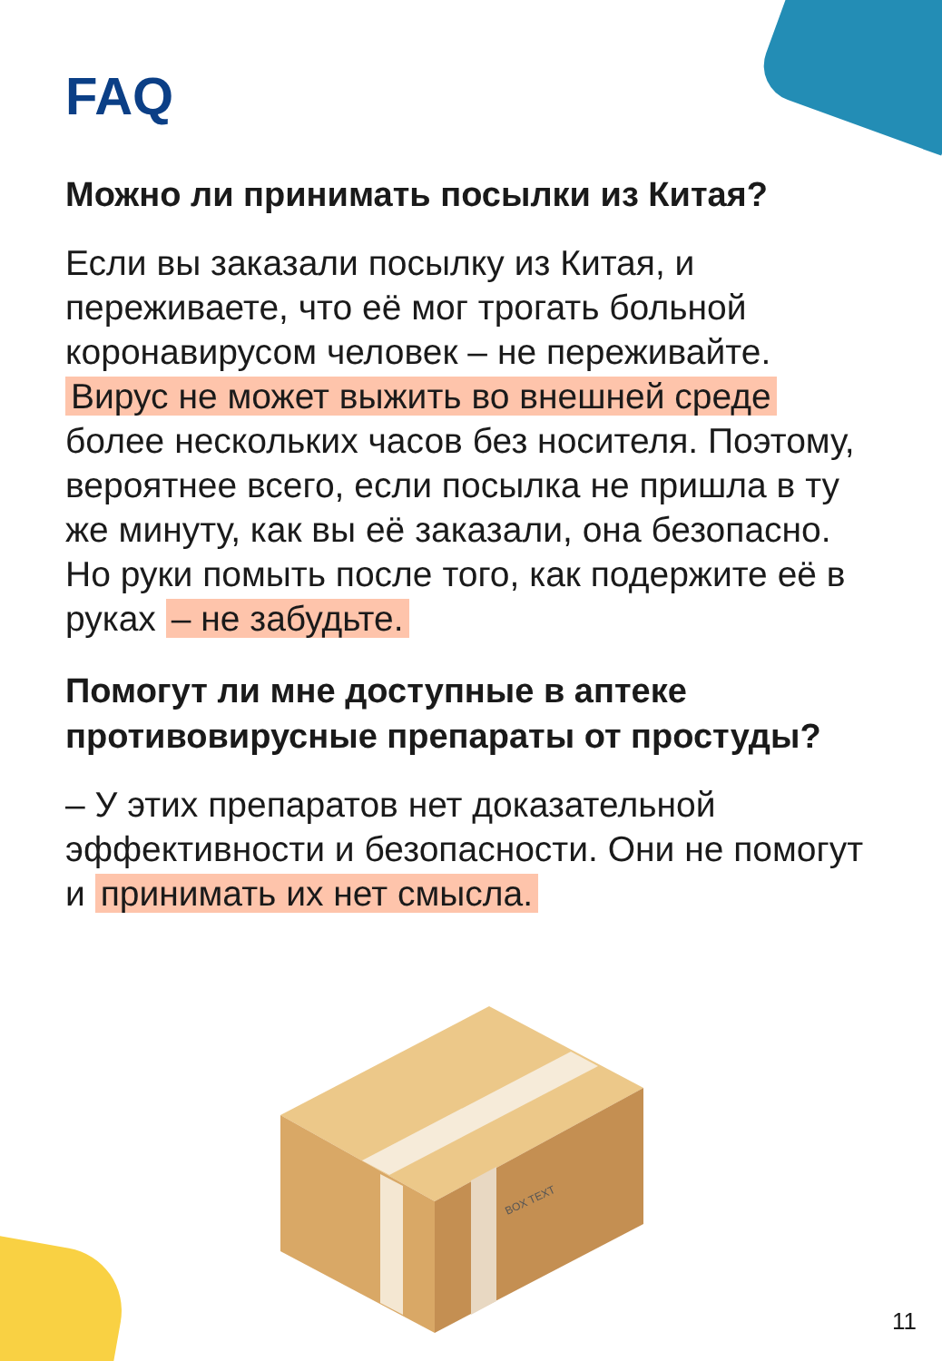FAQ
Можно ли принимать посылки из Китая?
Если вы заказали посылку из Китая, и переживаете, что её мог трогать больной коронавирусом человек – не переживайте. Вирус не может выжить во внешней среде более нескольких часов без носителя. Поэтому, вероятнее всего, если посылка не пришла в ту же минуту, как вы её заказали, она безопасно. Но руки помыть после того, как подержите её в руках – не забудьте.
Помогут ли мне доступные в аптеке противовирусные препараты от простуды?
– У этих препаратов нет доказательной эффективности и безопасности. Они не помогут и принимать их нет смысла.
BOX TEXT
11